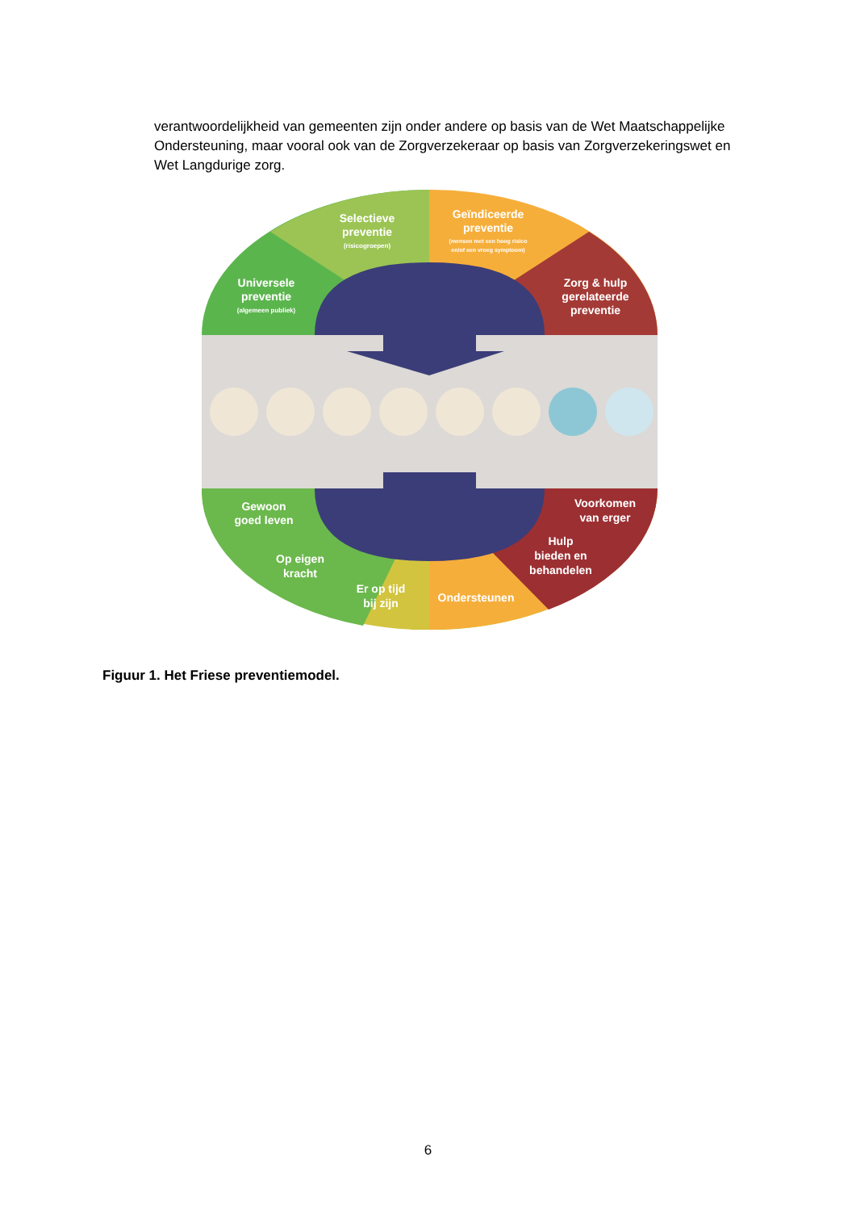verantwoordelijkheid van gemeenten zijn onder andere op basis van de Wet Maatschappelijke Ondersteuning, maar vooral ook van de Zorgverzekeraar op basis van Zorgverzekeringswet en Wet Langdurige zorg.
Universele
preventie
(algemeen publiek)
Selectieve
preventie
(risicogroepen)
Geïndiceerde
preventie
(mensen met een hoog risico
en/of een vroeg symptoom)
Zorg & hulp
gerelateerde
preventie
Gewoon
goed leven
Op eigen
kracht
Er op tijd
bij zijn
Ondersteunen
Voorkomen
van erger
Hulp
bieden en
behandelen
Figuur 1. Het Friese preventiemodel.
6